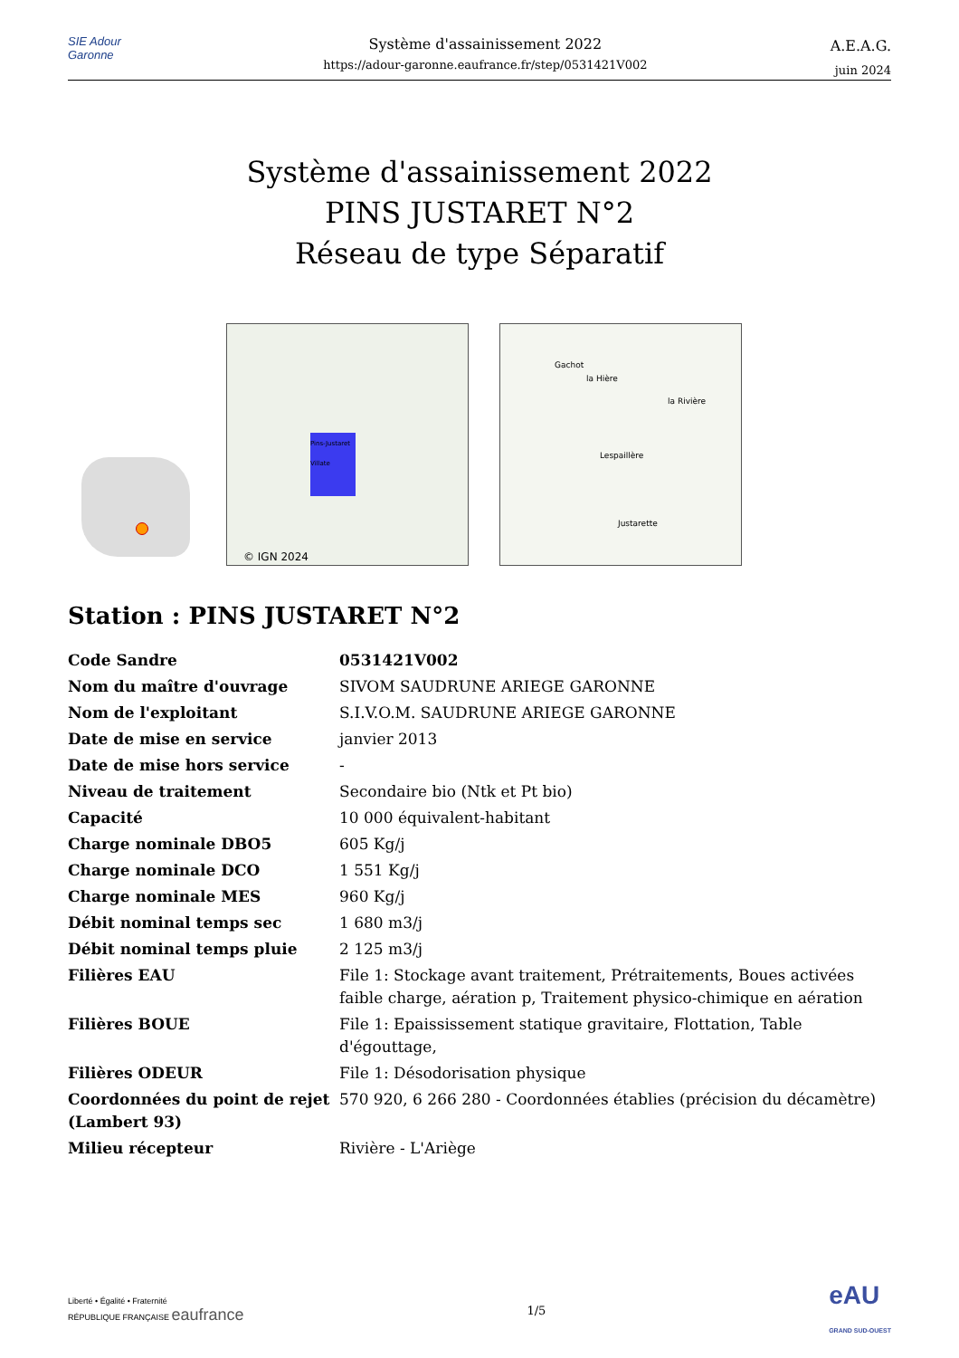SIE Adour Garonne
Système d'assainissement 2022
https://adour-garonne.eaufrance.fr/step/0531421V002
A.E.A.G.
juin 2024
Système d'assainissement 2022
PINS JUSTARET N°2
Réseau de type Séparatif
Pins-Justaret
Villate
© IGN 2024
Gachot
la Hière
la Rivière
Lespaillère
Justarette
Station : PINS JUSTARET N°2
| Code Sandre | 0531421V002 |
| Nom du maître d'ouvrage | SIVOM SAUDRUNE ARIEGE GARONNE |
| Nom de l'exploitant | S.I.V.O.M. SAUDRUNE ARIEGE GARONNE |
| Date de mise en service | janvier 2013 |
| Date de mise hors service | - |
| Niveau de traitement | Secondaire bio (Ntk et Pt bio) |
| Capacité | 10 000 équivalent-habitant |
| Charge nominale DBO5 | 605 Kg/j |
| Charge nominale DCO | 1 551 Kg/j |
| Charge nominale MES | 960 Kg/j |
| Débit nominal temps sec | 1 680 m3/j |
| Débit nominal temps pluie | 2 125 m3/j |
| Filières EAU | File 1: Stockage avant traitement, Prétraitements, Boues activées faible charge, aération p, Traitement physico-chimique en aération |
| Filières BOUE | File 1: Epaississement statique gravitaire, Flottation, Table d'égouttage, |
| Filières ODEUR | File 1: Désodorisation physique |
| Coordonnées du point de rejet (Lambert 93) | 570 920, 6 266 280 - Coordonnées établies (précision du décamètre) |
| Milieu récepteur | Rivière - L'Ariège |
Liberté • Égalité • Fraternité
RÉPUBLIQUE FRANÇAISE eaufrance
1/5
eAU
GRAND SUD-OUEST